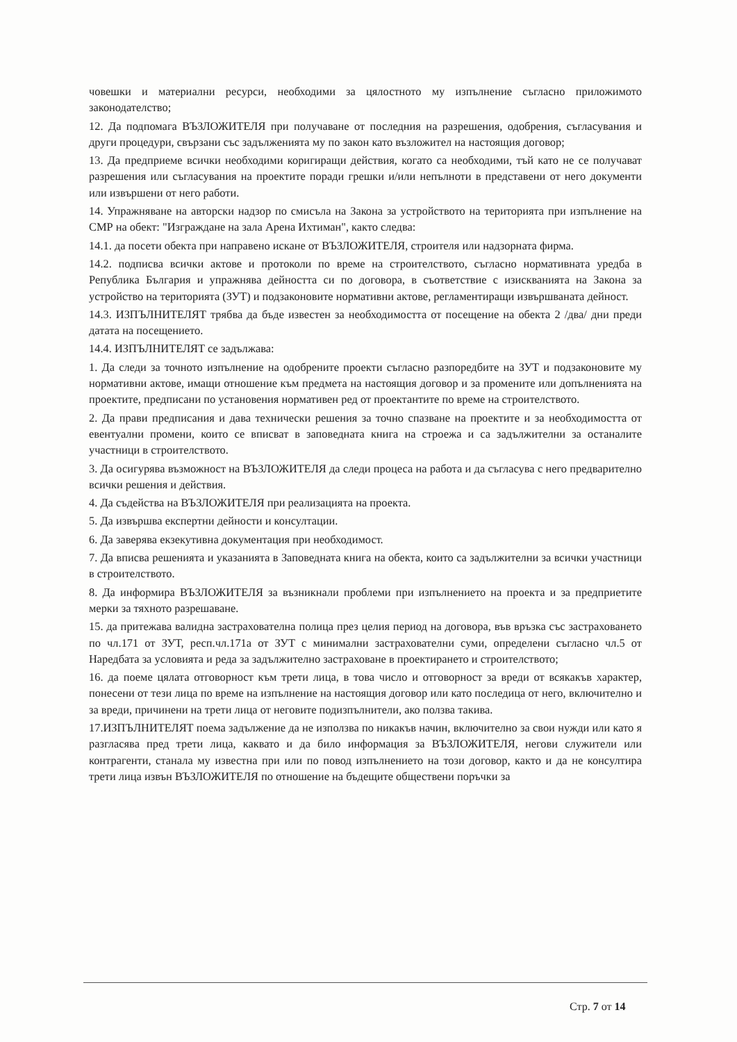човешки и материални ресурси, необходими за цялостното му изпълнение съгласно приложимото законодателство;
12. Да подпомага ВЪЗЛОЖИТЕЛЯ при получаване от последния на разрешения, одобрения, съгласувания и други процедури, свързани със задълженията му по закон като възложител на настоящия договор;
13. Да предприеме всички необходими коригиращи действия, когато са необходими, тъй като не се получават разрешения или съгласувания на проектите поради грешки и/или непълноти в представени от него документи или извършени от него работи.
14. Упражняване на авторски надзор по смисъла на Закона за устройството на територията при изпълнение на СМР на обект: "Изграждане на зала Арена Ихтиман", както следва:
14.1. да посети обекта при направено искане от ВЪЗЛОЖИТЕЛЯ, строителя или надзорната фирма.
14.2. подписва всички актове и протоколи по време на строителството, съгласно нормативната уредба в Република България и упражнява дейността си по договора, в съответствие с изискванията на Закона за устройство на територията (ЗУТ) и подзаконовите нормативни актове, регламентиращи извършваната дейност.
14.3. ИЗПЪЛНИТЕЛЯТ трябва да бъде известен за необходимостта от посещение на обекта 2 /два/ дни преди датата на посещението.
14.4. ИЗПЪЛНИТЕЛЯТ се задължава:
1. Да следи за точното изпълнение на одобрените проекти съгласно разпоредбите на ЗУТ и подзаконовите му нормативни актове, имащи отношение към предмета на настоящия договор и за промените или допълненията на проектите, предписани по установения нормативен ред от проектантите по време на строителството.
2. Да прави предписания и дава технически решения за точно спазване на проектите и за необходимостта от евентуални промени, които се вписват в заповедната книга на строежа и са задължителни за останалите участници в строителството.
3. Да осигурява възможност на ВЪЗЛОЖИТЕЛЯ да следи процеса на работа и да съгласува с него предварително всички решения и действия.
4. Да съдейства на ВЪЗЛОЖИТЕЛЯ при реализацията на проекта.
5. Да извършва експертни дейности и консултации.
6. Да заверява екзекутивна документация при необходимост.
7. Да вписва решенията и указанията в Заповедната книга на обекта, които са задължителни за всички участници в строителството.
8. Да информира ВЪЗЛОЖИТЕЛЯ за възникнали проблеми при изпълнението на проекта и за предприетите мерки за тяхното разрешаване.
15. да притежава валидна застрахователна полица през целия период на договора, във връзка със застраховането по чл.171 от ЗУТ, респ.чл.171а от ЗУТ с минимални застрахователни суми, определени съгласно чл.5 от Наредбата за условията и реда за задължително застраховане в проектирането и строителството;
16. да поеме цялата отговорност към трети лица, в това число и отговорност за вреди от всякакъв характер, понесени от тези лица по време на изпълнение на настоящия договор или като последица от него, включително и за вреди, причинени на трети лица от неговите подизпълнители, ако ползва такива.
17.ИЗПЪЛНИТЕЛЯТ поема задължение да не използва по никакъв начин, включително за свои нужди или като я разгласява пред трети лица, каквато и да било информация за ВЪЗЛОЖИТЕЛЯ, негови служители или контрагенти, станала му известна при или по повод изпълнението на този договор, както и да не консултира трети лица извън ВЪЗЛОЖИТЕЛЯ по отношение на бъдещите обществени поръчки за
Стр. 7 от 14